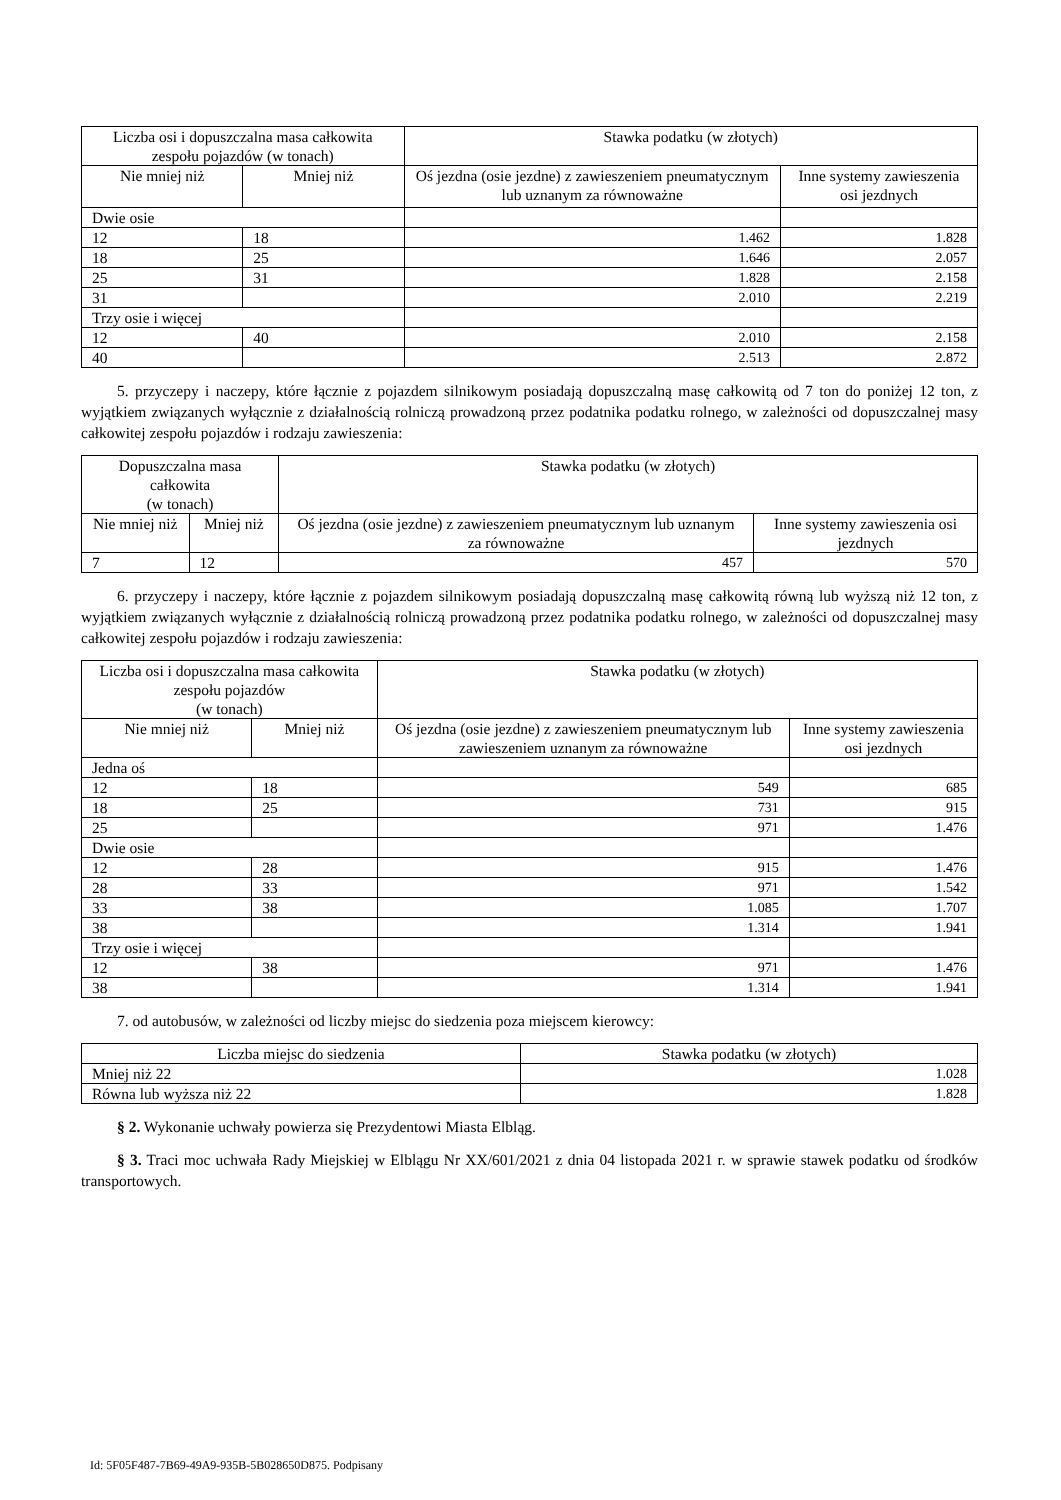| Liczba osi i dopuszczalna masa całkowita zespołu pojazdów (w tonach) | | Stawka podatku (w złotych) | |
| --- | --- | --- | --- |
| Nie mniej niż | Mniej niż | Oś jezdna (osie jezdne) z zawieszeniem pneumatycznym lub uznanym za równoważne | Inne systemy zawieszenia osi jezdnych |
| Dwie osie | | | |
| 12 | 18 | 1.462 | 1.828 |
| 18 | 25 | 1.646 | 2.057 |
| 25 | 31 | 1.828 | 2.158 |
| 31 | | 2.010 | 2.219 |
| Trzy osie i więcej | | | |
| 12 | 40 | 2.010 | 2.158 |
| 40 | | 2.513 | 2.872 |
5. przyczepy i naczepy, które łącznie z pojazdem silnikowym posiadają dopuszczalną masę całkowitą od 7 ton do poniżej 12 ton, z wyjątkiem związanych wyłącznie z działalnością rolniczą prowadzoną przez podatnika podatku rolnego, w zależności od dopuszczalnej masy całkowitej zespołu pojazdów i rodzaju zawieszenia:
| Dopuszczalna masa całkowita (w tonach) | | Stawka podatku (w złotych) | |
| --- | --- | --- | --- |
| Nie mniej niż | Mniej niż | Oś jezdna (osie jezdne) z zawieszeniem pneumatycznym lub uznanym za równoważne | Inne systemy zawieszenia osi jezdnych |
| 7 | 12 | 457 | 570 |
6. przyczepy i naczepy, które łącznie z pojazdem silnikowym posiadają dopuszczalną masę całkowitą równą lub wyższą niż 12 ton, z wyjątkiem związanych wyłącznie z działalnością rolniczą prowadzoną przez podatnika podatku rolnego, w zależności od dopuszczalnej masy całkowitej zespołu pojazdów i rodzaju zawieszenia:
| Liczba osi i dopuszczalna masa całkowita zespołu pojazdów (w tonach) | | Stawka podatku (w złotych) | |
| --- | --- | --- | --- |
| Nie mniej niż | Mniej niż | Oś jezdna (osie jezdne) z zawieszeniem pneumatycznym lub zawieszeniem uznanym za równoważne | Inne systemy zawieszenia osi jezdnych |
| Jedna oś | | | |
| 12 | 18 | 549 | 685 |
| 18 | 25 | 731 | 915 |
| 25 | | 971 | 1.476 |
| Dwie osie | | | |
| 12 | 28 | 915 | 1.476 |
| 28 | 33 | 971 | 1.542 |
| 33 | 38 | 1.085 | 1.707 |
| 38 | | 1.314 | 1.941 |
| Trzy osie i więcej | | | |
| 12 | 38 | 971 | 1.476 |
| 38 | | 1.314 | 1.941 |
7. od autobusów, w zależności od liczby miejsc do siedzenia poza miejscem kierowcy:
| Liczba miejsc do siedzenia | Stawka podatku (w złotych) |
| --- | --- |
| Mniej niż 22 | 1.028 |
| Równa lub wyższa niż 22 | 1.828 |
§ 2. Wykonanie uchwały powierza się Prezydentowi Miasta Elbląg.
§ 3. Traci moc uchwała Rady Miejskiej w Elblągu Nr XX/601/2021 z dnia 04 listopada 2021 r. w sprawie stawek podatku od środków transportowych.
Id: 5F05F487-7B69-49A9-935B-5B028650D875. Podpisany